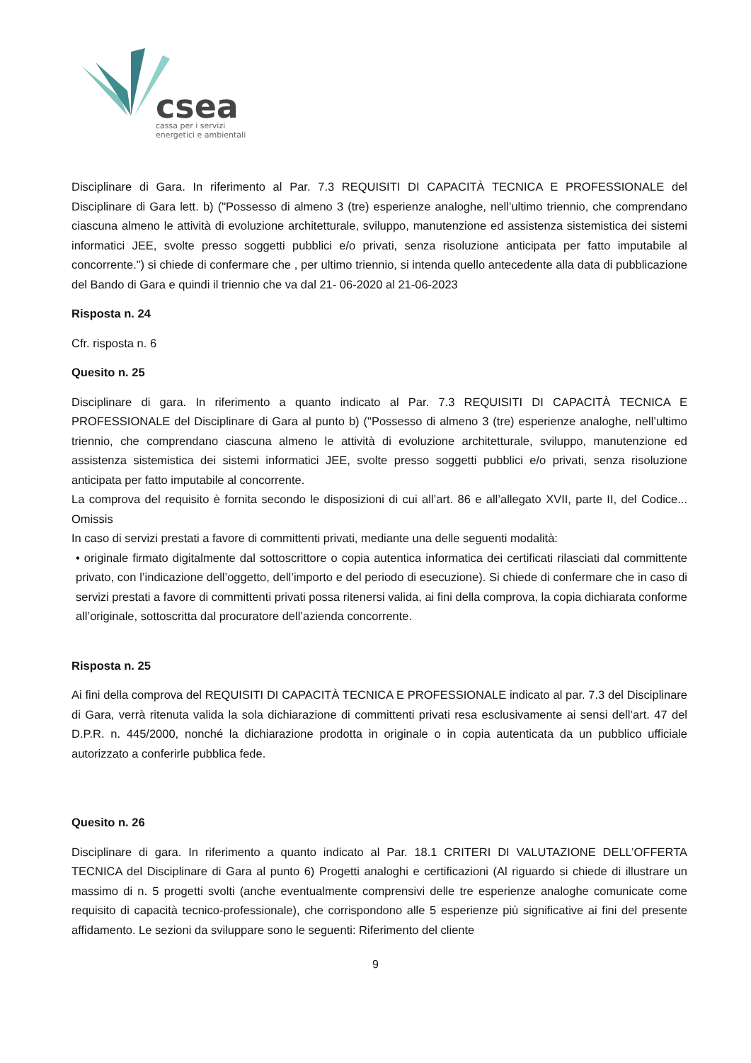csea
cassa per i servizi
energetici e ambientali
Disciplinare di Gara. In riferimento al Par. 7.3 REQUISITI DI CAPACITÀ TECNICA E PROFESSIONALE del Disciplinare di Gara lett. b) ("Possesso di almeno 3 (tre) esperienze analoghe, nell’ultimo triennio, che comprendano ciascuna almeno le attività di evoluzione architetturale, sviluppo, manutenzione ed assistenza sistemistica dei sistemi informatici JEE, svolte presso soggetti pubblici e/o privati, senza risoluzione anticipata per fatto imputabile al concorrente.") si chiede di confermare che , per ultimo triennio, si intenda quello antecedente alla data di pubblicazione del Bando di Gara e quindi il triennio che va dal 21- 06-2020 al 21-06-2023
Risposta n. 24
Cfr. risposta n. 6
Quesito n. 25
Disciplinare di gara. In riferimento a quanto indicato al Par. 7.3 REQUISITI DI CAPACITÀ TECNICA E PROFESSIONALE del Disciplinare di Gara al punto b) ("Possesso di almeno 3 (tre) esperienze analoghe, nell’ultimo triennio, che comprendano ciascuna almeno le attività di evoluzione architetturale, sviluppo, manutenzione ed assistenza sistemistica dei sistemi informatici JEE, svolte presso soggetti pubblici e/o privati, senza risoluzione anticipata per fatto imputabile al concorrente.
La comprova del requisito è fornita secondo le disposizioni di cui all’art. 86 e all’allegato XVII, parte II, del Codice... Omissis
In caso di servizi prestati a favore di committenti privati, mediante una delle seguenti modalità:
• originale firmato digitalmente dal sottoscrittore o copia autentica informatica dei certificati rilasciati dal committente privato, con l’indicazione dell’oggetto, dell’importo e del periodo di esecuzione). Si chiede di confermare che in caso di servizi prestati a favore di committenti privati possa ritenersi valida, ai fini della comprova, la copia dichiarata conforme all’originale, sottoscritta dal procuratore dell’azienda concorrente.
Risposta n. 25
Ai fini della comprova del REQUISITI DI CAPACITÀ TECNICA E PROFESSIONALE indicato al par. 7.3 del Disciplinare di Gara, verrà ritenuta valida la sola dichiarazione di committenti privati resa esclusivamente ai sensi dell’art. 47 del D.P.R. n. 445/2000, nonché la dichiarazione prodotta in originale o in copia autenticata da un pubblico ufficiale autorizzato a conferirle pubblica fede.
Quesito n. 26
Disciplinare di gara. In riferimento a quanto indicato al Par. 18.1 CRITERI DI VALUTAZIONE DELL’OFFERTA TECNICA del Disciplinare di Gara al punto 6) Progetti analoghi e certificazioni (Al riguardo si chiede di illustrare un massimo di n. 5 progetti svolti (anche eventualmente comprensivi delle tre esperienze analoghe comunicate come requisito di capacità tecnico-professionale), che corrispondono alle 5 esperienze più significative ai fini del presente affidamento. Le sezioni da sviluppare sono le seguenti: Riferimento del cliente
9